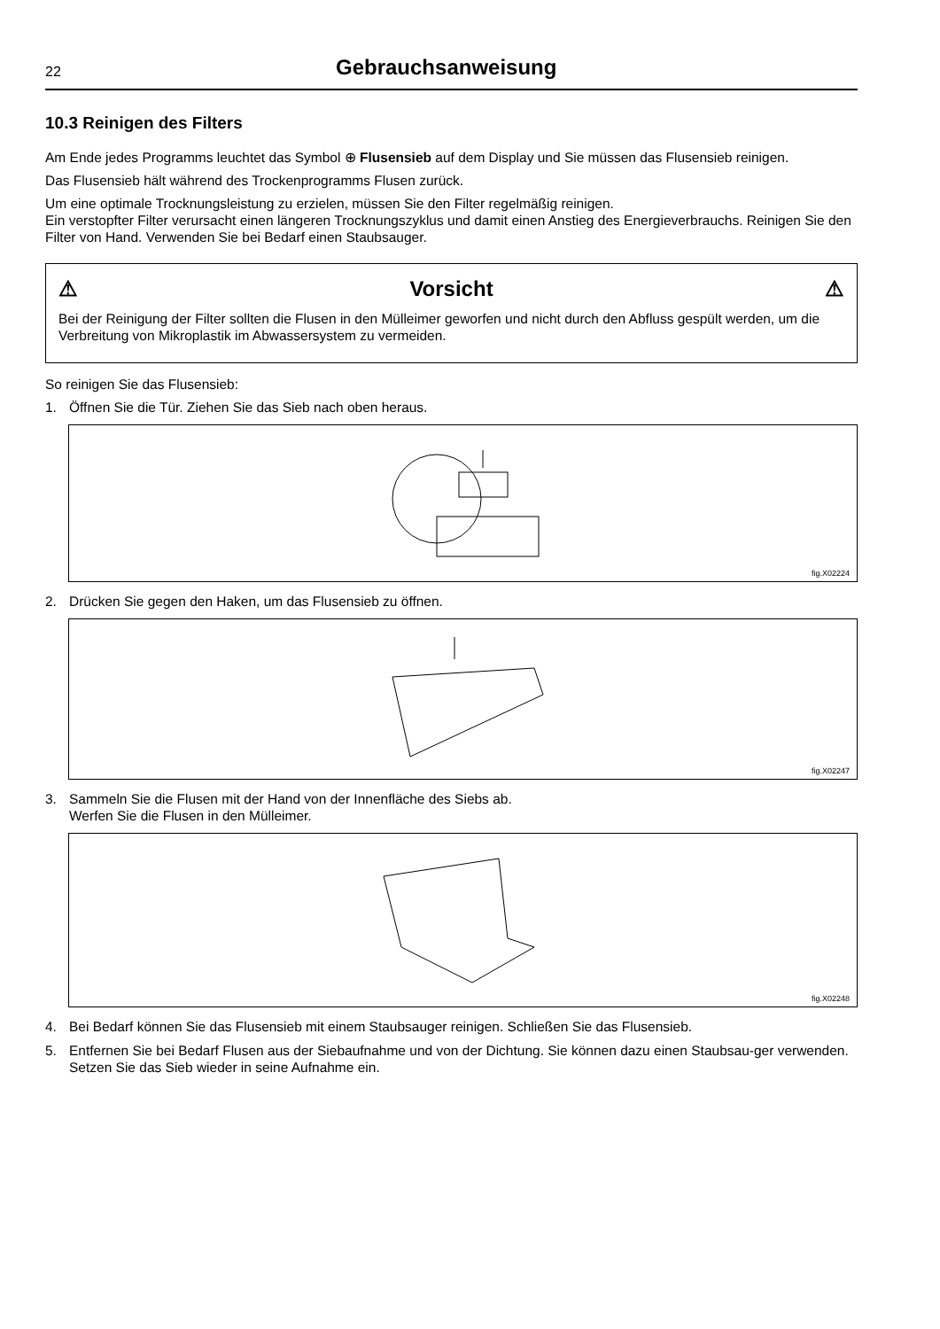22
Gebrauchsanweisung
10.3 Reinigen des Filters
Am Ende jedes Programms leuchtet das Symbol ⊕ Flusensieb auf dem Display und Sie müssen das Flusensieb reinigen.
Das Flusensieb hält während des Trockenprogramms Flusen zurück.
Um eine optimale Trocknungsleistung zu erzielen, müssen Sie den Filter regelmäßig reinigen.
Ein verstopfter Filter verursacht einen längeren Trocknungszyklus und damit einen Anstieg des Energieverbrauchs. Reinigen Sie den Filter von Hand. Verwenden Sie bei Bedarf einen Staubsauger.
⚠ Vorsicht ⚠
Bei der Reinigung der Filter sollten die Flusen in den Mülleimer geworfen und nicht durch den Abfluss gespült werden, um die Verbreitung von Mikroplastik im Abwassersystem zu vermeiden.
So reinigen Sie das Flusensieb:
1. Öffnen Sie die Tür. Ziehen Sie das Sieb nach oben heraus.
fig.X02224
2. Drücken Sie gegen den Haken, um das Flusensieb zu öffnen.
fig.X02247
3. Sammeln Sie die Flusen mit der Hand von der Innenfläche des Siebs ab.
Werfen Sie die Flusen in den Mülleimer.
fig.X02248
4. Bei Bedarf können Sie das Flusensieb mit einem Staubsauger reinigen. Schließen Sie das Flusensieb.
5. Entfernen Sie bei Bedarf Flusen aus der Siebaufnahme und von der Dichtung. Sie können dazu einen Staubsau-ger verwenden. Setzen Sie das Sieb wieder in seine Aufnahme ein.